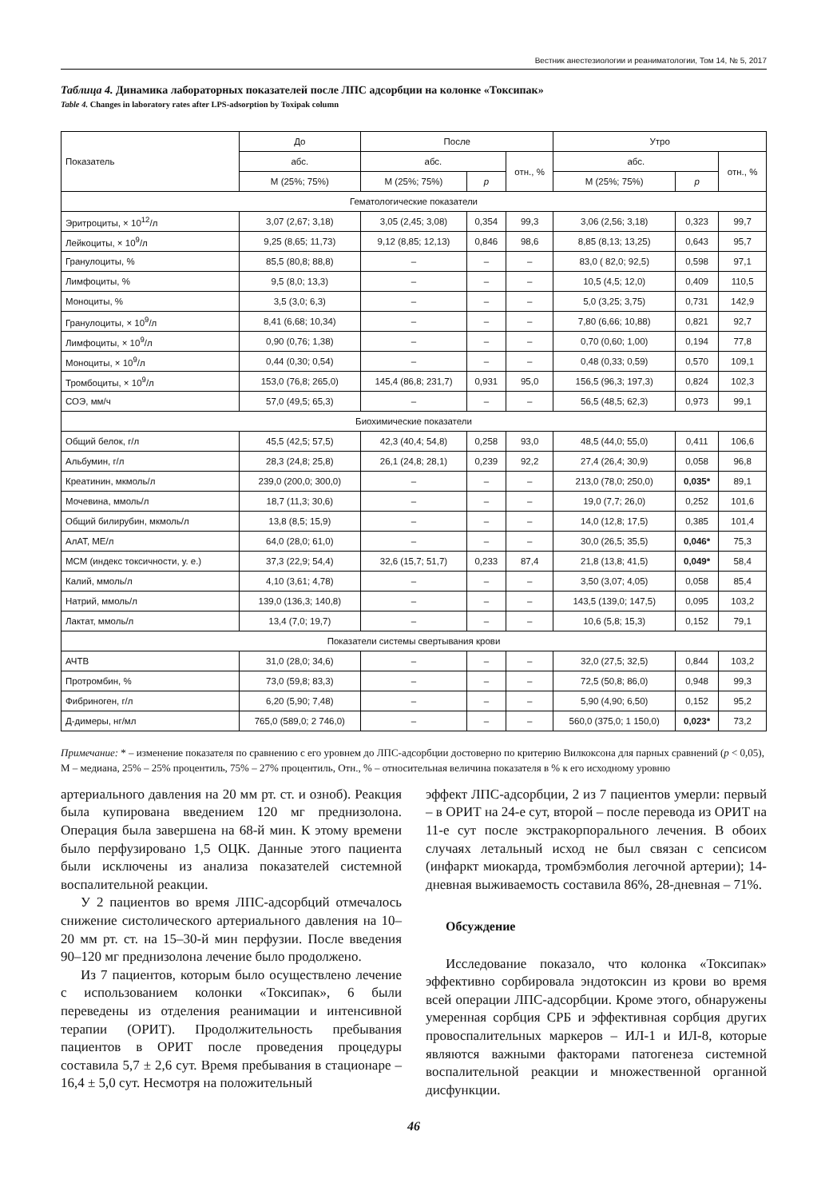Вестник анестезиологии и реаниматологии, Том 14, № 5, 2017
Таблица 4. Динамика лабораторных показателей после ЛПС адсорбции на колонке «Токсипак»
Table 4. Changes in laboratory rates after LPS-adsorption by Toxipak column
| Показатель | До | После | | | Утро | | |
| --- | --- | --- | --- | --- | --- | --- | --- |
| | абс. | абс. | | отн., % | абс. | | отн., % |
| | M (25%; 75%) | M (25%; 75%) | p | | M (25%; 75%) | p | |
| Гематологические показатели | | | | | | | |
| Эритроциты, × 10<sup>12</sup>/л | 3,07 (2,67; 3,18) | 3,05 (2,45; 3,08) | 0,354 | 99,3 | 3,06 (2,56; 3,18) | 0,323 | 99,7 |
| Лейкоциты, × 10<sup>9</sup>/л | 9,25 (8,65; 11,73) | 9,12 (8,85; 12,13) | 0,846 | 98,6 | 8,85 (8,13; 13,25) | 0,643 | 95,7 |
| Гранулоциты, % | 85,5 (80,8; 88,8) | – | – | – | 83,0 ( 82,0; 92,5) | 0,598 | 97,1 |
| Лимфоциты, % | 9,5 (8,0; 13,3) | – | – | – | 10,5 (4,5; 12,0) | 0,409 | 110,5 |
| Моноциты, % | 3,5 (3,0; 6,3) | – | – | – | 5,0 (3,25; 3,75) | 0,731 | 142,9 |
| Гранулоциты, × 10<sup>9</sup>/л | 8,41 (6,68; 10,34) | – | – | – | 7,80 (6,66; 10,88) | 0,821 | 92,7 |
| Лимфоциты, × 10<sup>9</sup>/л | 0,90 (0,76; 1,38) | – | – | – | 0,70 (0,60; 1,00) | 0,194 | 77,8 |
| Моноциты, × 10<sup>9</sup>/л | 0,44 (0,30; 0,54) | – | – | – | 0,48 (0,33; 0,59) | 0,570 | 109,1 |
| Тромбоциты, × 10<sup>9</sup>/л | 153,0 (76,8; 265,0) | 145,4 (86,8; 231,7) | 0,931 | 95,0 | 156,5 (96,3; 197,3) | 0,824 | 102,3 |
| СОЭ, мм/ч | 57,0 (49,5; 65,3) | – | – | – | 56,5 (48,5; 62,3) | 0,973 | 99,1 |
| Биохимические показатели | | | | | | | |
| Общий белок, г/л | 45,5 (42,5; 57,5) | 42,3 (40,4; 54,8) | 0,258 | 93,0 | 48,5 (44,0; 55,0) | 0,411 | 106,6 |
| Альбумин, г/л | 28,3 (24,8; 25,8) | 26,1 (24,8; 28,1) | 0,239 | 92,2 | 27,4 (26,4; 30,9) | 0,058 | 96,8 |
| Креатинин, мкмоль/л | 239,0 (200,0; 300,0) | – | – | – | 213,0 (78,0; 250,0) | 0,035* | 89,1 |
| Мочевина, ммоль/л | 18,7 (11,3; 30,6) | – | – | – | 19,0 (7,7; 26,0) | 0,252 | 101,6 |
| Общий билирубин, мкмоль/л | 13,8 (8,5; 15,9) | – | – | – | 14,0 (12,8; 17,5) | 0,385 | 101,4 |
| АлАТ, МЕ/л | 64,0 (28,0; 61,0) | – | – | – | 30,0 (26,5; 35,5) | 0,046* | 75,3 |
| МСМ (индекс токсичности, у. е.) | 37,3 (22,9; 54,4) | 32,6 (15,7; 51,7) | 0,233 | 87,4 | 21,8 (13,8; 41,5) | 0,049* | 58,4 |
| Калий, ммоль/л | 4,10 (3,61; 4,78) | – | – | – | 3,50 (3,07; 4,05) | 0,058 | 85,4 |
| Натрий, ммоль/л | 139,0 (136,3; 140,8) | – | – | – | 143,5 (139,0; 147,5) | 0,095 | 103,2 |
| Лактат, ммоль/л | 13,4 (7,0; 19,7) | – | – | – | 10,6 (5,8; 15,3) | 0,152 | 79,1 |
| Показатели системы свертывания крови | | | | | | | |
| АЧТВ | 31,0 (28,0; 34,6) | – | – | – | 32,0 (27,5; 32,5) | 0,844 | 103,2 |
| Протромбин, % | 73,0 (59,8; 83,3) | – | – | – | 72,5 (50,8; 86,0) | 0,948 | 99,3 |
| Фибриноген, г/л | 6,20 (5,90; 7,48) | – | – | – | 5,90 (4,90; 6,50) | 0,152 | 95,2 |
| Д-димеры, нг/мл | 765,0 (589,0; 2 746,0) | – | – | – | 560,0 (375,0; 1 150,0) | 0,023* | 73,2 |
Примечание: * – изменение показателя по сравнению с его уровнем до ЛПС-адсорбции достоверно по критерию Вилкоксона для парных сравнений (p < 0,05), M – медиана, 25% – 25% процентиль, 75% – 27% процентиль, Отн., % – относительная величина показателя в % к его исходному уровню
артериального давления на 20 мм рт. ст. и озноб). Реакция была купирована введением 120 мг преднизолона. Операция была завершена на 68-й мин. К этому времени было перфузировано 1,5 ОЦК. Данные этого пациента были исключены из анализа показателей системной воспалительной реакции.
У 2 пациентов во время ЛПС-адсорбций отмечалось снижение систолического артериального давления на 10–20 мм рт. ст. на 15–30-й мин перфузии. После введения 90–120 мг преднизолона лечение было продолжено.
Из 7 пациентов, которым было осуществлено лечение с использованием колонки «Токсипак», 6 были переведены из отделения реанимации и интенсивной терапии (ОРИТ). Продолжительность пребывания пациентов в ОРИТ после проведения процедуры составила 5,7 ± 2,6 сут. Время пребывания в стационаре – 16,4 ± 5,0 сут. Несмотря на положительный
эффект ЛПС-адсорбции, 2 из 7 пациентов умерли: первый – в ОРИТ на 24-е сут, второй – после перевода из ОРИТ на 11-е сут после экстракорпорального лечения. В обоих случаях летальный исход не был связан с сепсисом (инфаркт миокарда, тромбэмболия легочной артерии); 14-дневная выживаемость составила 86%, 28-дневная – 71%.
Обсуждение
Исследование показало, что колонка «Токсипак» эффективно сорбировала эндотоксин из крови во время всей операции ЛПС-адсорбции. Кроме этого, обнаружены умеренная сорбция СРБ и эффективная сорбция других провоспалительных маркеров – ИЛ-1 и ИЛ-8, которые являются важными факторами патогенеза системной воспалительной реакции и множественной органной дисфункции.
46